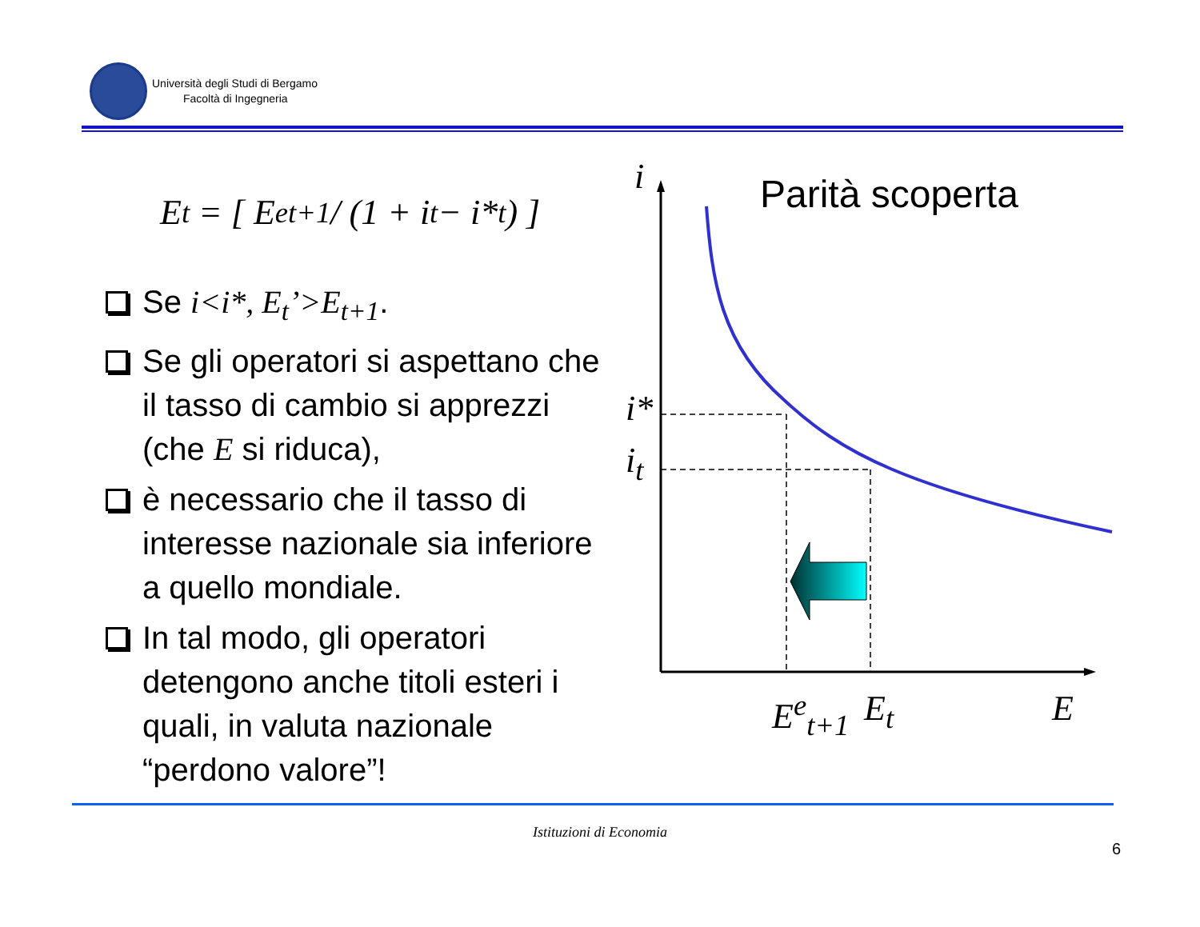Università degli Studi di Bergamo
Facoltà di Ingegneria
E<sub>t</sub> = [ E<sup>e</sup><sub>t+1</sub> / (1 + i<sub>t</sub> − i*<sub>t</sub>) ]
Se i<i*, E<sub>t</sub>’>E<sub>t+1</sub>.
Se gli operatori si aspettano che il tasso di cambio si apprezzi (che E si riduca),
è necessario che il tasso di interesse nazionale sia inferiore a quello mondiale.
In tal modo, gli operatori detengono anche titoli esteri i quali, in valuta nazionale “perdono valore”!
Parità scoperta
i
i*
i<sub>t</sub>
E<sup>e</sup><sub>t+1</sub> E<sub>t</sub> E
Istituzioni di Economia
6